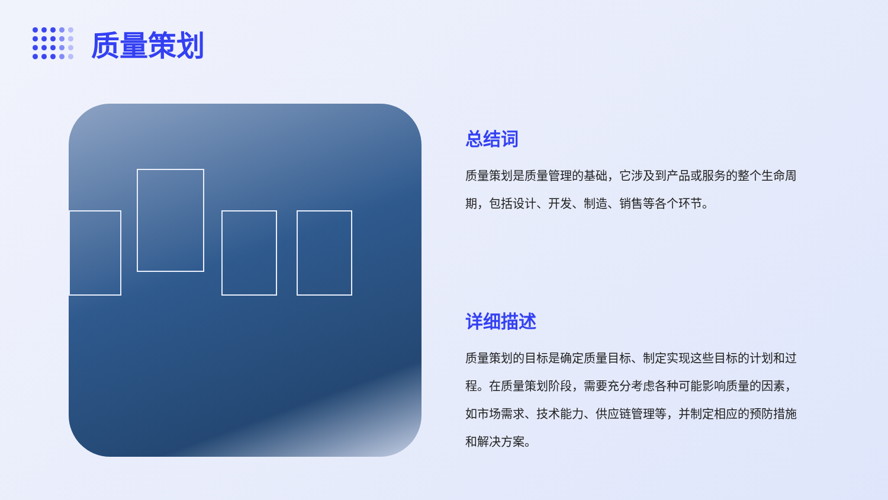质量策划
总结词
质量策划是质量管理的基础，它涉及到产品或服务的整个生命周期，包括设计、开发、制造、销售等各个环节。
详细描述
质量策划的目标是确定质量目标、制定实现这些目标的计划和过程。在质量策划阶段，需要充分考虑各种可能影响质量的因素，如市场需求、技术能力、供应链管理等，并制定相应的预防措施和解决方案。